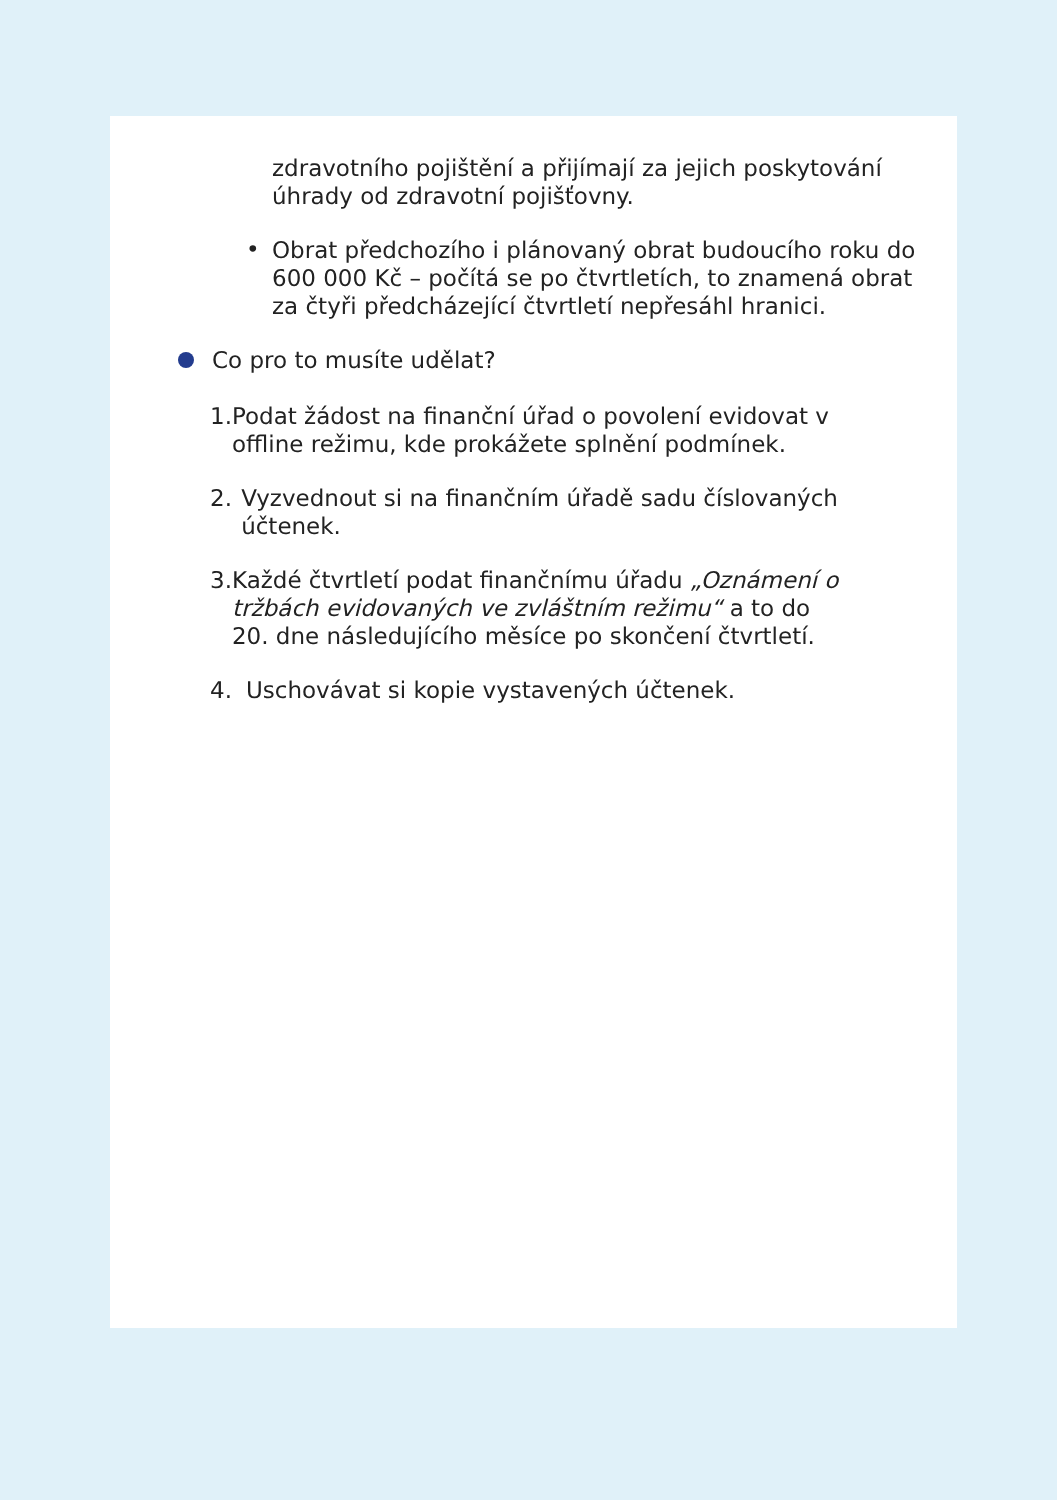zdravotního pojištění a přijímají za jejich poskytování úhrady od zdravotní pojišťovny.
•
Obrat předchozího i plánovaný obrat budoucího roku do 600 000 Kč – počítá se po čtvrtletích, to znamená obrat za čtyři předcházející čtvrtletí nepřesáhl hranici.
Co pro to musíte udělat?
1. Podat žádost na finanční úřad o povolení evidovat v offline režimu, kde prokážete splnění podmínek.
2. Vyzvednout si na finančním úřadě sadu číslovaných účtenek.
3. Každé čtvrtletí podat finančnímu úřadu „Oznámení o tržbách evidovaných ve zvláštním režimu“ a to do 20. dne následujícího měsíce po skončení čtvrtletí.
4. Uschovávat si kopie vystavených účtenek.